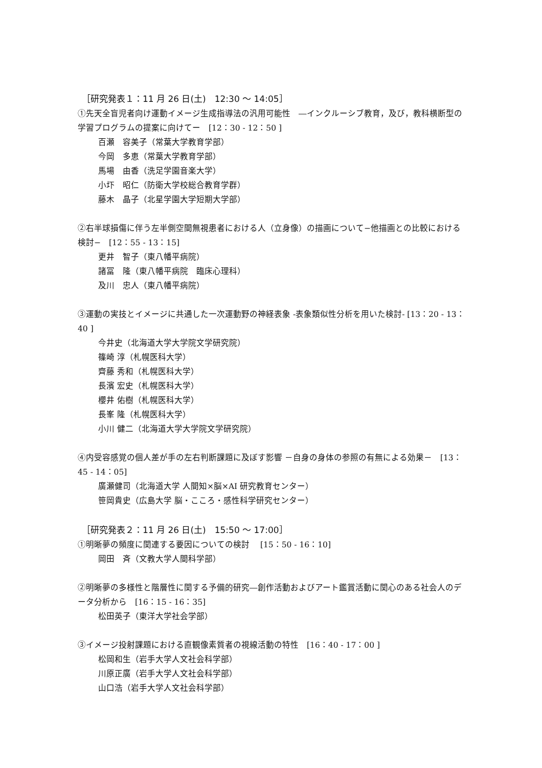［研究発表１：11 月 26 日(土)　12:30 ～ 14:05］
①先天全盲児者向け運動イメージ生成指導法の汎用可能性　―インクルーシブ教育，及び，教科横断型の学習プログラムの提案に向けてー　[12：30 - 12：50 ]
百瀬　容美子（常葉大学教育学部）
今岡　多恵（常葉大学教育学部）
馬場　由香（洗足学園音楽大学）
小圷　昭仁（防衛大学校総合教育学群）
藤木　晶子（北星学園大学短期大学部）
②右半球損傷に伴う左半側空間無視患者における人（立身像）の描画について−他描画との比較における検討−　[12：55 - 13：15]
更井　智子（東八幡平病院）
諸冨　隆（東八幡平病院　臨床心理科）
及川　忠人（東八幡平病院）
③運動の実技とイメージに共通した一次運動野の神経表象 -表象類似性分析を用いた検討- [13：20 - 13：40 ]
今井史（北海道大学大学院文学研究院）
篠崎 淳（札幌医科大学）
齊藤 秀和（札幌医科大学）
長濱 宏史（札幌医科大学）
櫻井 佑樹（札幌医科大学）
長峯 隆（札幌医科大学）
小川 健二（北海道大学大学院文学研究院）
④内受容感覚の個人差が手の左右判断課題に及ぼす影響 －自身の身体の参照の有無による効果－　[13：45 - 14：05]
廣瀬健司（北海道大学 人間知×脳×AI 研究教育センター）
笹岡貴史（広島大学 脳・こころ・感性科学研究センター）
［研究発表２：11 月 26 日(土)　15:50 ～ 17:00］
①明晰夢の頻度に関連する要因についての検討　 [15：50 - 16：10]
岡田　斉（文教大学人間科学部）
②明晰夢の多様性と階層性に関する予備的研究―創作活動およびアート鑑賞活動に関心のある社会人のデータ分析から　[16：15 - 16：35]
松田英子（東洋大学社会学部）
③イメージ投射課題における直観像素質者の視線活動の特性　[16：40 - 17：00 ]
松岡和生（岩手大学人文社会科学部）
川原正廣（岩手大学人文社会科学部）
山口浩（岩手大学人文社会科学部）